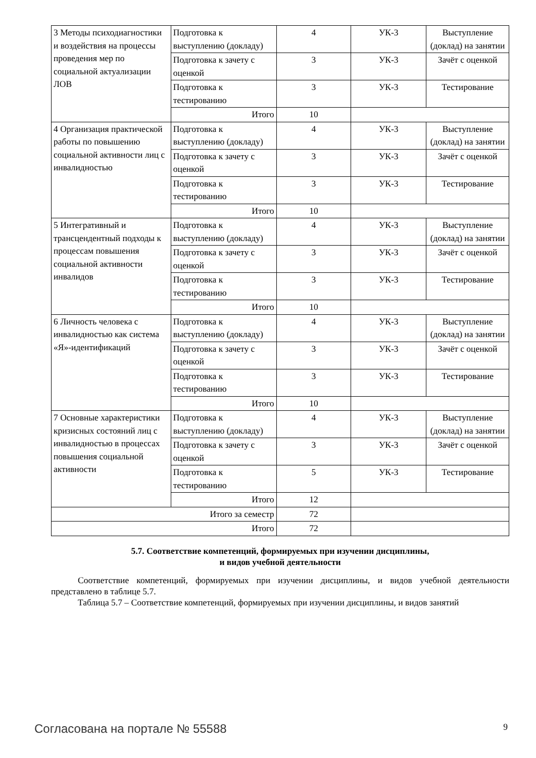| 3 Методы психодиагностики и воздействия на процессы проведения мер по социальной актуализации ЛОВ | Подготовка к выступлению (докладу) | 4 | УК-3 | Выступление (доклад) на занятии |
| | Подготовка к зачету с оценкой | 3 | УК-3 | Зачёт с оценкой |
| | Подготовка к тестированию | 3 | УК-3 | Тестирование |
| | Итого | 10 | | |
| 4 Организация практической работы по повышению социальной активности лиц с инвалидностью | Подготовка к выступлению (докладу) | 4 | УК-3 | Выступление (доклад) на занятии |
| | Подготовка к зачету с оценкой | 3 | УК-3 | Зачёт с оценкой |
| | Подготовка к тестированию | 3 | УК-3 | Тестирование |
| | Итого | 10 | | |
| 5 Интегративный и трансцендентный подходы к процессам повышения социальной активности инвалидов | Подготовка к выступлению (докладу) | 4 | УК-3 | Выступление (доклад) на занятии |
| | Подготовка к зачету с оценкой | 3 | УК-3 | Зачёт с оценкой |
| | Подготовка к тестированию | 3 | УК-3 | Тестирование |
| | Итого | 10 | | |
| 6 Личность человека с инвалидностью как система «Я»-идентификаций | Подготовка к выступлению (докладу) | 4 | УК-3 | Выступление (доклад) на занятии |
| | Подготовка к зачету с оценкой | 3 | УК-3 | Зачёт с оценкой |
| | Подготовка к тестированию | 3 | УК-3 | Тестирование |
| | Итого | 10 | | |
| 7 Основные характеристики кризисных состояний лиц с инвалидностью в процессах повышения социальной активности | Подготовка к выступлению (докладу) | 4 | УК-3 | Выступление (доклад) на занятии |
| | Подготовка к зачету с оценкой | 3 | УК-3 | Зачёт с оценкой |
| | Подготовка к тестированию | 5 | УК-3 | Тестирование |
| | Итого | 12 | | |
| Итого за семестр | | 72 | | |
| Итого | | 72 | | |
5.7. Соответствие компетенций, формируемых при изучении дисциплины,
и видов учебной деятельности
Соответствие компетенций, формируемых при изучении дисциплины, и видов учебной деятельности представлено в таблице 5.7.
Таблица 5.7 – Соответствие компетенций, формируемых при изучении дисциплины, и видов занятий
Согласована на портале № 55588 9